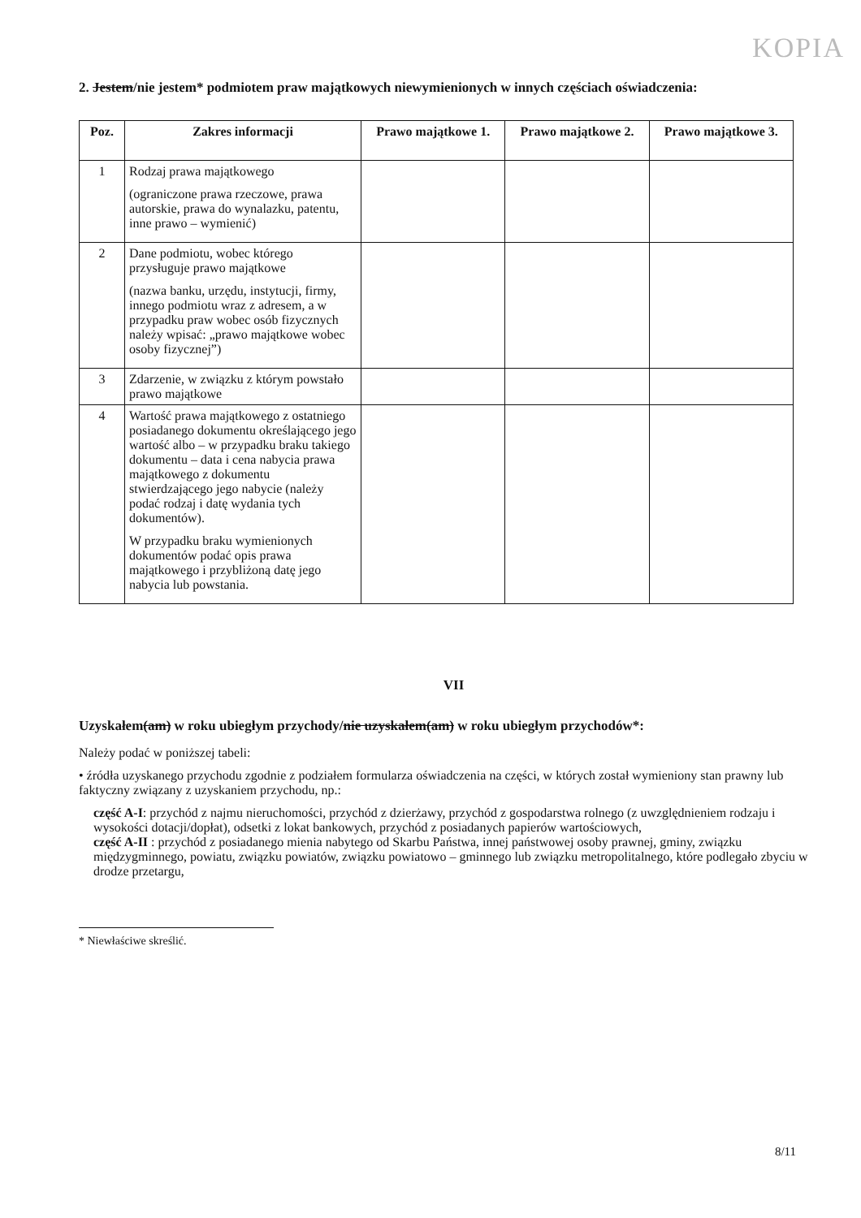KOPIA
2. Jestem/nie jestem* podmiotem praw majątkowych niewymienionych w innych częściach oświadczenia:
| Poz. | Zakres informacji | Prawo majątkowe 1. | Prawo majątkowe 2. | Prawo majątkowe 3. |
| --- | --- | --- | --- | --- |
| 1 | Rodzaj prawa majątkowego (ograniczone prawa rzeczowe, prawa autorskie, prawa do wynalazku, patentu, inne prawo – wymienić) | | | |
| 2 | Dane podmiotu, wobec którego przysługuje prawo majątkowe (nazwa banku, urzędu, instytucji, firmy, innego podmiotu wraz z adresem, a w przypadku praw wobec osób fizycznych należy wpisać: „prawo majątkowe wobec osoby fizycznej”) | | | |
| 3 | Zdarzenie, w związku z którym powstało prawo majątkowe | | | |
| 4 | Wartość prawa majątkowego z ostatniego posiadanego dokumentu określającego jego wartość albo – w przypadku braku takiego dokumentu – data i cena nabycia prawa majątkowego z dokumentu stwierdzającego jego nabycie (należy podać rodzaj i datę wydania tych dokumentów). W przypadku braku wymienionych dokumentów podać opis prawa majątkowego i przybliżoną datę jego nabycia lub powstania. | | | |
VII
Uzyskałem(am) w roku ubiegłym przychody/nie uzyskałem(am) w roku ubiegłym przychodów*:
Należy podać w poniższej tabeli:
• źródła uzyskanego przychodu zgodnie z podziałem formularza oświadczenia na części, w których został wymieniony stan prawny lub faktyczny związany z uzyskaniem przychodu, np.:
część A-I: przychód z najmu nieruchomości, przychód z dzierżawy, przychód z gospodarstwa rolnego (z uwzględnieniem rodzaju i wysokości dotacji/dopłat), odsetki z lokat bankowych, przychód z posiadanych papierów wartościowych,
część A-II : przychód z posiadanego mienia nabytego od Skarbu Państwa, innej państwowej osoby prawnej, gminy, związku międzygminnego, powiatu, związku powiatów, związku powiatowo – gminnego lub związku metropolitalnego, które podlegało zbyciu w drodze przetargu,
* Niewłaściwe skreślić.
8/11